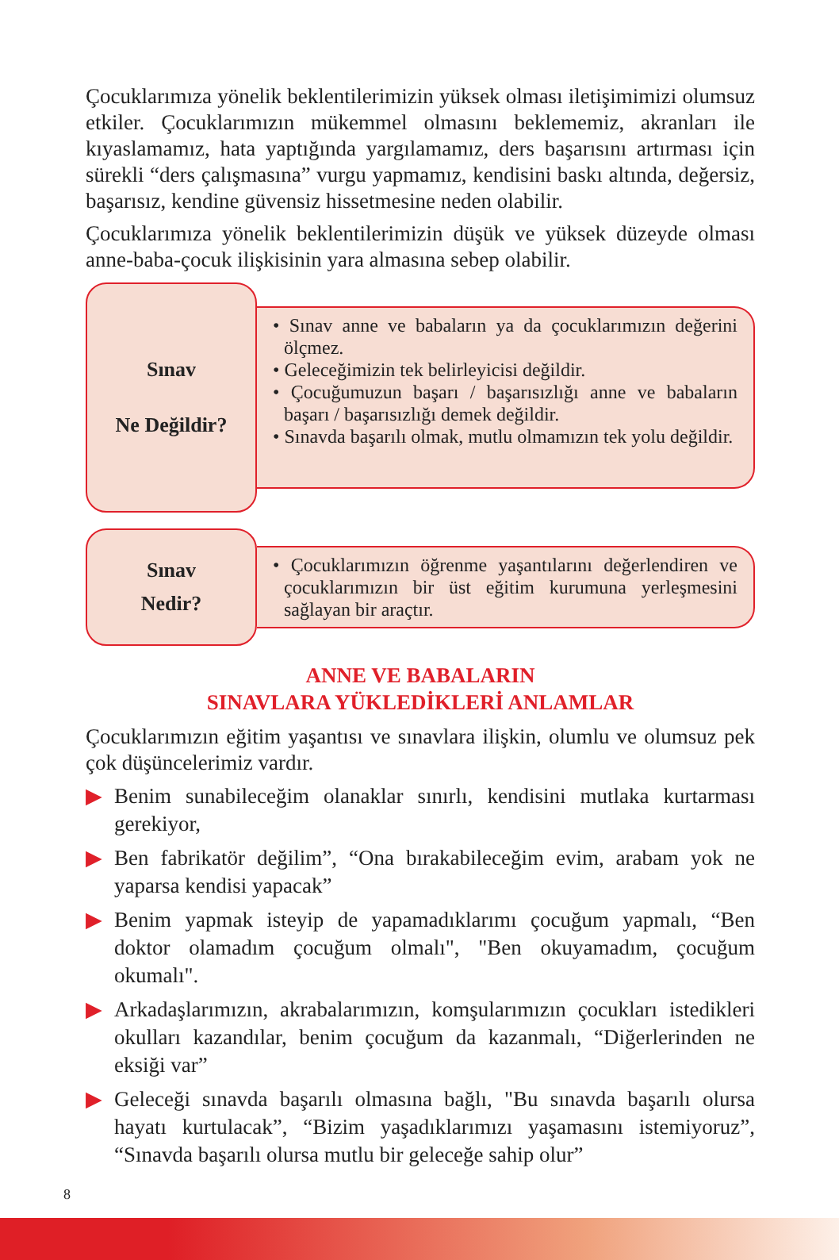Çocuklarımıza yönelik beklentilerimizin yüksek olması iletişimimizi olumsuz etkiler. Çocuklarımızın mükemmel olmasını beklememiz, akranları ile kıyaslamamız, hata yaptığında yargılamamız, ders başarısını artırması için sürekli “ders çalışmasına” vurgu yapmamız, kendisini baskı altında, değersiz, başarısız, kendine güvensiz hissetmesine neden olabilir.
Çocuklarımıza yönelik beklentilerimizin düşük ve yüksek düzeyde olması anne-baba-çocuk ilişkisinin yara almasına sebep olabilir.
Sınav
Ne Değildir?
• Sınav anne ve babaların ya da çocuklarımızın değerini ölçmez.
• Geleceğimizin tek belirleyicisi değildir.
• Çocuğumuzun başarı / başarısızlığı anne ve babaların başarı / başarısızlığı demek değildir.
• Sınavda başarılı olmak, mutlu olmamızın tek yolu değildir.
Sınav
Nedir?
• Çocuklarımızın öğrenme yaşantılarını değerlendiren ve çocuklarımızın bir üst eğitim kurumuna yerleşmesini sağlayan bir araçtır.
ANNE VE BABALARIN
SINAVLARA YÜKLEDİKLERİ ANLAMLAR
Çocuklarımızın eğitim yaşantısı ve sınavlara ilişkin, olumlu ve olumsuz pek çok düşüncelerimiz vardır.
▶ Benim sunabileceğim olanaklar sınırlı, kendisini mutlaka kurtarması gerekiyor,
▶ Ben fabrikatör değilim”, “Ona bırakabileceğim evim, arabam yok ne yaparsa kendisi yapacak”
▶ Benim yapmak isteyip de yapamadıklarımı çocuğum yapmalı, “Ben doktor olamadım çocuğum olmalı", "Ben okuyamadım, çocuğum okumalı".
▶ Arkadaşlarımızın, akrabalarımızın, komşularımızın çocukları istedikleri okulları kazandılar, benim çocuğum da kazanmalı, “Diğerlerinden ne eksiği var”
▶ Geleceği sınavda başarılı olmasına bağlı, "Bu sınavda başarılı olursa hayatı kurtulacak”, “Bizim yaşadıklarımızı yaşamasını istemiyoruz”, “Sınavda başarılı olursa mutlu bir geleceğe sahip olur”
8